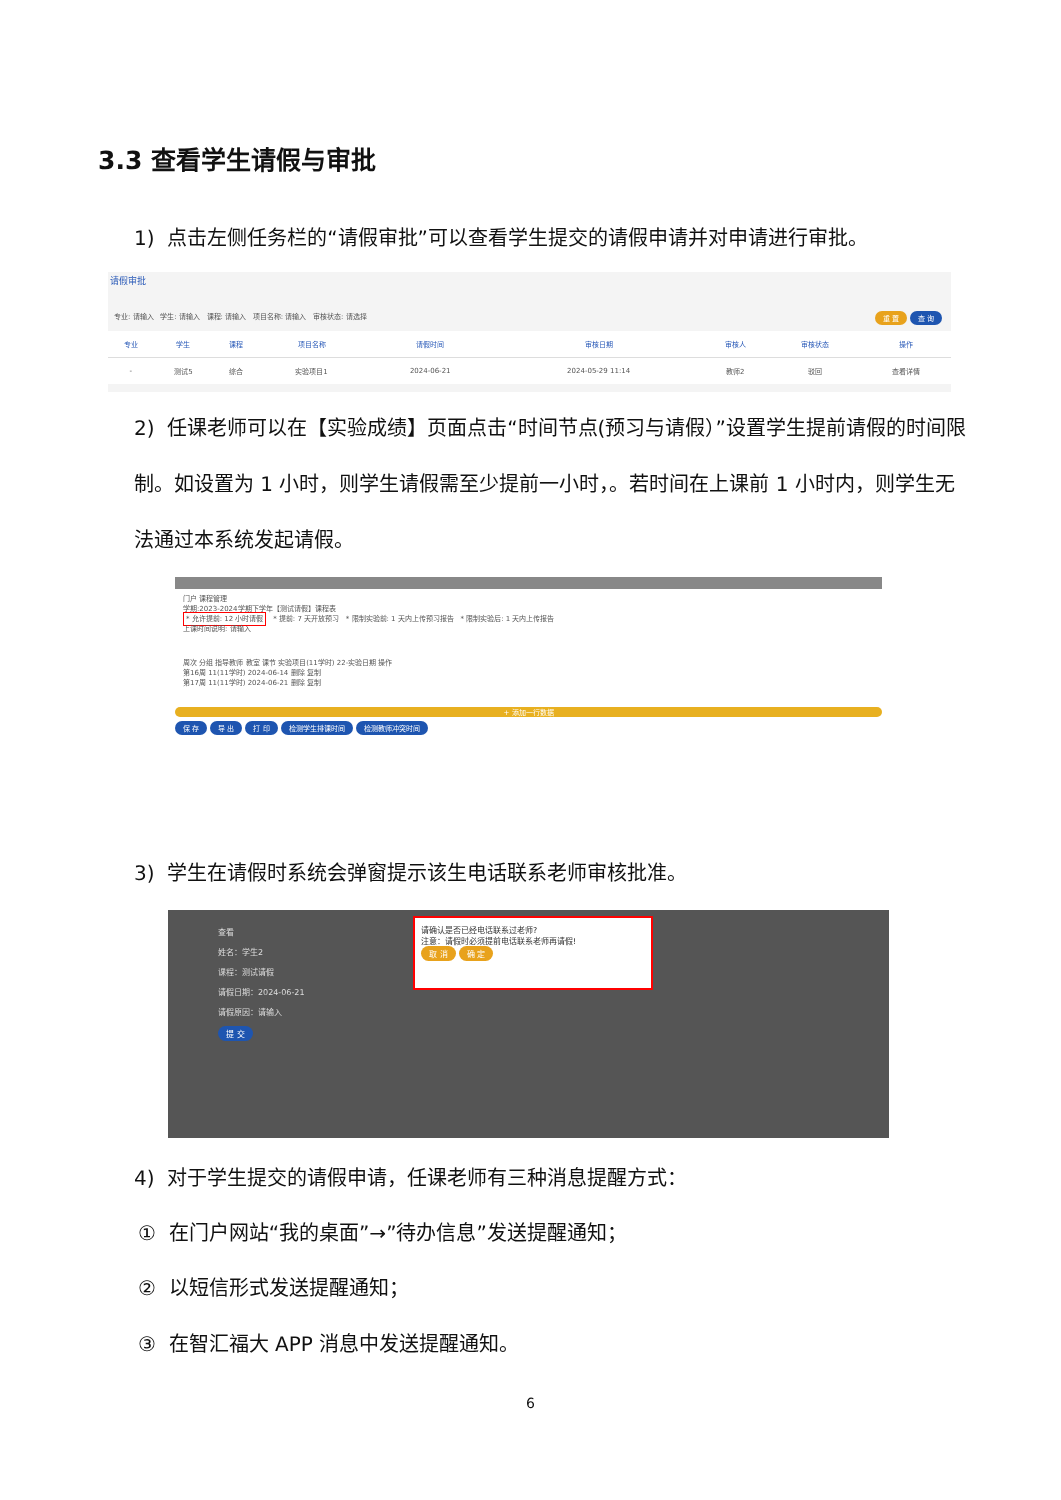3.3 查看学生请假与审批
1) 点击左侧任务栏的“请假审批”可以查看学生提交的请假申请并对申请进行审批。
请假审批
专业: 请输入 学生: 请输入 课程: 请输入 项目名称: 请输入 审核状态: 请选择 重 置 查 询
| 专业 | 学生 | 课程 | 项目名称 | 请假时间 | 审核日期 | 审核人 | 审核状态 | 操作 |
| --- | --- | --- | --- | --- | --- | --- | --- | --- |
| - | 测试5 | 综合 | 实验项目1 | 2024-06-21 | 2024-05-29 11:14 | 教师2 | 驳回 | 查看详情 |
2) 任课老师可以在【实验成绩】页面点击“时间节点(预习与请假）”设置学生提前请假的时间限制。如设置为 1 小时，则学生请假需至少提前一小时，。若时间在上课前 1 小时内，则学生无法通过本系统发起请假。
门户 课程管理
学期:2023-2024学期下学年【测试请假】课程表
* 允许提前: 12 小时请假 * 提前: 7 天开放预习 * 限制实验前: 1 天内上传预习报告 * 限制实验后: 1 天内上传报告
上课时间说明: 请输入
周次 分组 指导教师 教室 课节 实验项目(11学时) 22-实验日期 操作
第16周 11(11学时) 2024-06-14 删除 复制
第17周 11(11学时) 2024-06-21 删除 复制
+ 添加一行数据
保 存 导 出 打 印 检测学生排课时间 检测教师冲突时间
3) 学生在请假时系统会弹窗提示该生电话联系老师审核批准。
查看
姓名：学生2
课程：测试请假
请假日期：2024-06-21
请假原因：请输入
提 交
请确认是否已经电话联系过老师?
注意：请假时必须提前电话联系老师再请假!
取 消 确 定
4) 对于学生提交的请假申请，任课老师有三种消息提醒方式：
① 在门户网站“我的桌面”→”待办信息”发送提醒通知；
② 以短信形式发送提醒通知；
③ 在智汇福大 APP 消息中发送提醒通知。
6